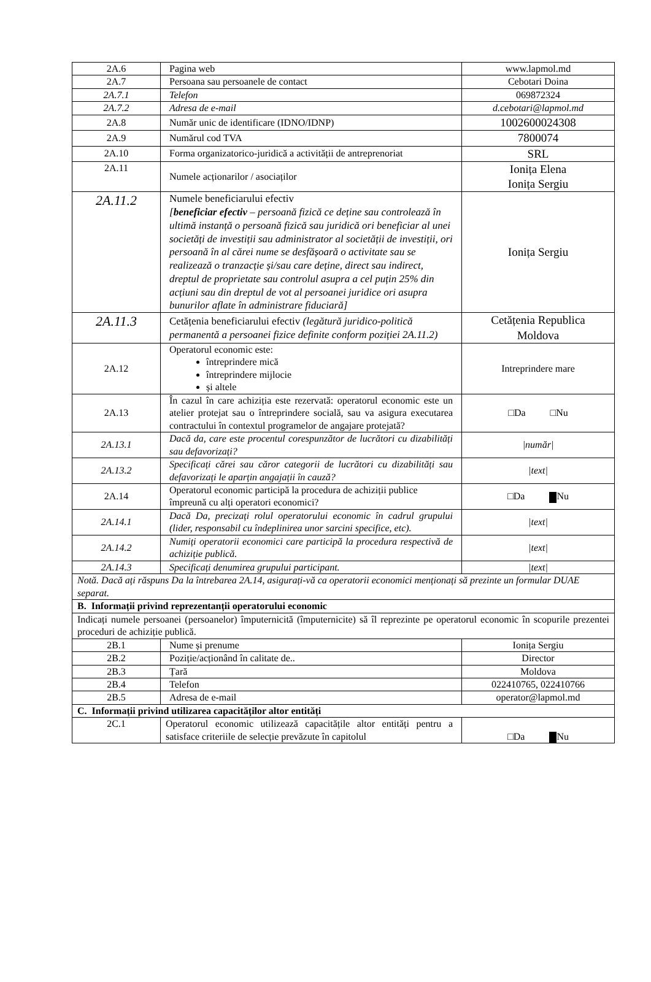| 2A.6 | Pagina web | www.lapmol.md |
| 2A.7 | Persoana sau persoanele de contact | Cebotari Doina |
| 2A.7.1 | Telefon | 069872324 |
| 2A.7.2 | Adresa de e-mail | d.cebotari@lapmol.md |
| 2A.8 | Număr unic de identificare (IDNO/IDNP) | 1002600024308 |
| 2A.9 | Numărul cod TVA | 7800074 |
| 2A.10 | Forma organizatorico-juridică a activității de antreprenoriat | SRL |
| 2A.11 | Numele acționarilor / asociaților | Ionița Elena Ionița Sergiu |
| 2A.11.2 | Numele beneficiarului efectiv [ beneficiar efectiv – persoană fizică ce deține sau controlează în ultimă instanță o persoană fizică sau juridică ori beneficiar al unei societăți de investiții sau administrator al societății de investiții, ori persoană în al cărei nume se desfășoară o activitate sau se realizează o tranzacție și/sau care deține, direct sau indirect, dreptul de proprietate sau controlul asupra a cel puțin 25% din acțiuni sau din dreptul de vot al persoanei juridice ori asupra bunurilor aflate în administrare fiduciară] | Ionița Sergiu |
| 2A.11.3 | Cetățenia beneficiarului efectiv (legătură juridico-politică permanentă a persoanei fizice definite conform poziției 2A.11.2) | Cetățenia Republica Moldova |
| 2A.12 | Operatorul economic este: întreprindere mică întreprindere mijlocie și altele | Intreprindere mare |
| 2A.13 | În cazul în care achiziția este rezervată: operatorul economic este un atelier protejat sau o întreprindere socială, sau va asigura executarea contractului în contextul programelor de angajare protejată? | □Da □Nu |
| 2A.13.1 | Dacă da, care este procentul corespunzător de lucrători cu dizabilități sau defavorizați? | /număr/ |
| 2A.13.2 | Specificați cărei sau căror categorii de lucrători cu dizabilități sau defavorizați le aparțin angajații în cauză? | /text/ |
| 2A.14 | Operatorul economic participă la procedura de achiziții publice împreună cu alți operatori economici? | □Da Nu |
| 2A.14.1 | Dacă Da, precizați rolul operatorului economic în cadrul grupului (lider, responsabil cu îndeplinirea unor sarcini specifice, etc). | /text/ |
| 2A.14.2 | Numiți operatorii economici care participă la procedura respectivă de achiziție publică. | /text/ |
| 2A.14.3 | Specificați denumirea grupului participant. | /text/ |
| Notă. Dacă ați răspuns Da la întrebarea 2A.14, asigurați-vă ca operatorii economici menționați să prezinte un formular DUAE separat. | | |
| B. Informații privind reprezentanții operatorului economic | | |
| Indicați numele persoanei (persoanelor) împuternicită (împuternicite) să îl reprezinte pe operatorul economic în scopurile prezentei proceduri de achiziție publică. | | |
| 2B.1 | Nume și prenume | Ionița Sergiu |
| 2B.2 | Poziție/acționând în calitate de.. | Director |
| 2B.3 | Țară | Moldova |
| 2B.4 | Telefon | 022410765, 022410766 |
| 2B.5 | Adresa de e-mail | operator@lapmol.md |
| C. Informații privind utilizarea capacităților altor entități | | |
| 2C.1 | Operatorul economic utilizează capacitățile altor entități pentru a satisface criteriile de selecție prevăzute în capitolul | □Da Nu |